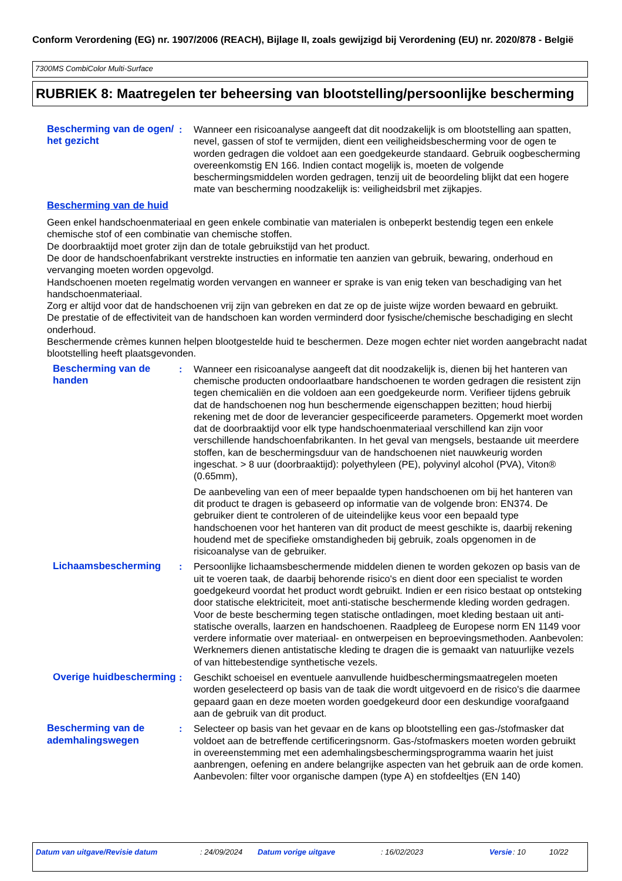Conform Verordening (EG) nr. 1907/2006 (REACH), Bijlage II, zoals gewijzigd bij Verordening (EU) nr. 2020/878 - België
7300MS CombiColor Multi-Surface
RUBRIEK 8: Maatregelen ter beheersing van blootstelling/persoonlijke bescherming
Bescherming van de ogen/ het gezicht
: Wanneer een risicoanalyse aangeeft dat dit noodzakelijk is om blootstelling aan spatten, nevel, gassen of stof te vermijden, dient een veiligheidsbescherming voor de ogen te worden gedragen die voldoet aan een goedgekeurde standaard. Gebruik oogbescherming overeenkomstig EN 166. Indien contact mogelijk is, moeten de volgende beschermingsmiddelen worden gedragen, tenzij uit de beoordeling blijkt dat een hogere mate van bescherming noodzakelijk is: veiligheidsbril met zijkapjes.
Bescherming van de huid
Geen enkel handschoenmateriaal en geen enkele combinatie van materialen is onbeperkt bestendig tegen een enkele chemische stof of een combinatie van chemische stoffen.
De doorbraaktijd moet groter zijn dan de totale gebruikstijd van het product.
De door de handschoenfabrikant verstrekte instructies en informatie ten aanzien van gebruik, bewaring, onderhoud en vervanging moeten worden opgevolgd.
Handschoenen moeten regelmatig worden vervangen en wanneer er sprake is van enig teken van beschadiging van het handschoenmateriaal.
Zorg er altijd voor dat de handschoenen vrij zijn van gebreken en dat ze op de juiste wijze worden bewaard en gebruikt.
De prestatie of de effectiviteit van de handschoen kan worden verminderd door fysische/chemische beschadiging en slecht onderhoud.
Beschermende crèmes kunnen helpen blootgestelde huid te beschermen. Deze mogen echter niet worden aangebracht nadat blootstelling heeft plaatsgevonden.
Bescherming van de handen
: Wanneer een risicoanalyse aangeeft dat dit noodzakelijk is, dienen bij het hanteren van chemische producten ondoorlaatbare handschoenen te worden gedragen die resistent zijn tegen chemicaliën en die voldoen aan een goedgekeurde norm. Verifieer tijdens gebruik dat de handschoenen nog hun beschermende eigenschappen bezitten; houd hierbij rekening met de door de leverancier gespecificeerde parameters. Opgemerkt moet worden dat de doorbraaktijd voor elk type handschoenmateriaal verschillend kan zijn voor verschillende handschoenfabrikanten. In het geval van mengsels, bestaande uit meerdere stoffen, kan de beschermingsduur van de handschoenen niet nauwkeurig worden ingeschat. > 8 uur (doorbraaktijd): polyethyleen (PE), polyvinyl alcohol (PVA), Viton® (0.65mm),
De aanbeveling van een of meer bepaalde typen handschoenen om bij het hanteren van dit product te dragen is gebaseerd op informatie van de volgende bron: EN374. De gebruiker dient te controleren of de uiteindelijke keus voor een bepaald type handschoenen voor het hanteren van dit product de meest geschikte is, daarbij rekening houdend met de specifieke omstandigheden bij gebruik, zoals opgenomen in de risicoanalyse van de gebruiker.
Lichaamsbescherming : Persoonlijke lichaamsbeschermende middelen dienen te worden gekozen op basis van de uit te voeren taak, de daarbij behorende risico's en dient door een specialist te worden goedgekeurd voordat het product wordt gebruikt. Indien er een risico bestaat op ontsteking door statische elektriciteit, moet anti-statische beschermende kleding worden gedragen. Voor de beste bescherming tegen statische ontladingen, moet kleding bestaan uit anti-statische overalls, laarzen en handschoenen. Raadpleeg de Europese norm EN 1149 voor verdere informatie over materiaal- en ontwerpeisen en beproevingsmethoden. Aanbevolen: Werknemers dienen antistatische kleding te dragen die is gemaakt van natuurlijke vezels of van hittebestendige synthetische vezels.
Overige huidbescherming
: Geschikt schoeisel en eventuele aanvullende huidbeschermingsmaatregelen moeten worden geselecteerd op basis van de taak die wordt uitgevoerd en de risico's die daarmee gepaard gaan en deze moeten worden goedgekeurd door een deskundige voorafgaand aan de gebruik van dit product.
Bescherming van de ademhalingswegen
: Selecteer op basis van het gevaar en de kans op blootstelling een gas-/stofmasker dat voldoet aan de betreffende certificeringsnorm. Gas-/stofmaskers moeten worden gebruikt in overeenstemming met een ademhalingsbeschermingsprogramma waarin het juist aanbrengen, oefening en andere belangrijke aspecten van het gebruik aan de orde komen. Aanbevolen: filter voor organische dampen (type A) en stofdeeltjes (EN 140)
Datum van uitgave/Revisie datum: 24/09/2024 Datum vorige uitgave: 16/02/2023 Versie: 10 10/22